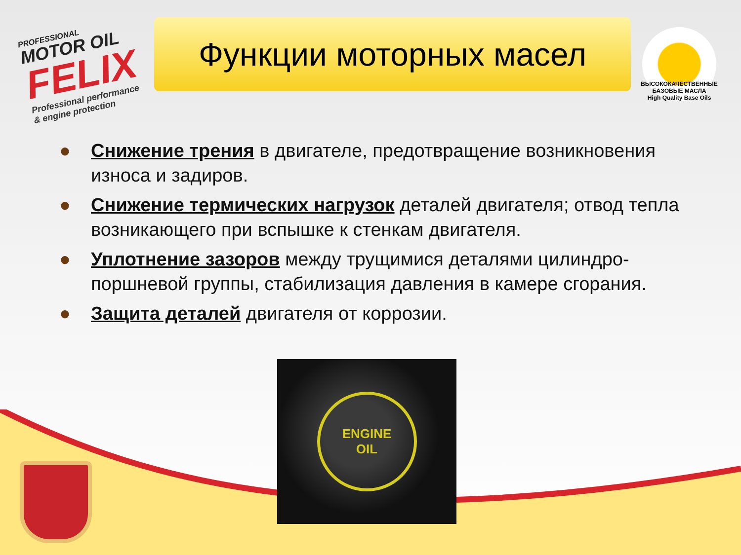PROFESSIONAL
MOTOR OIL
FELIX
Professional performance
& engine protection
Функции моторных масел
ВЫСОКОКАЧЕСТВЕННЫЕ БАЗОВЫЕ МАСЛА
High Quality Base Oils
● Снижение трения в двигателе, предотвращение возникновения износа и задиров.
● Снижение термических нагрузок деталей двигателя; отвод тепла возникающего при вспышке к стенкам двигателя.
● Уплотнение зазоров между трущимися деталями цилиндро-поршневой группы, стабилизация давления в камере сгорания.
● Защита деталей двигателя от коррозии.
ENGINE
OIL